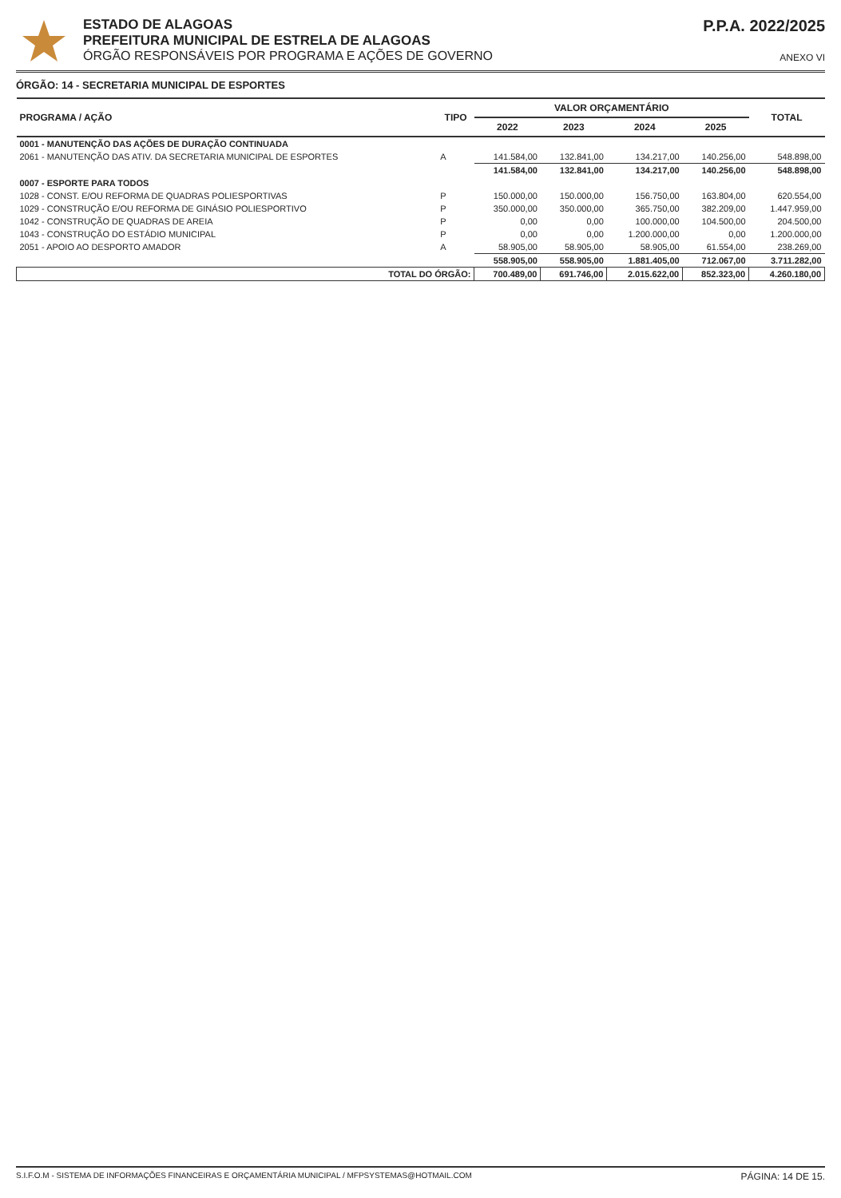ESTADO DE ALAGOAS
PREFEITURA MUNICIPAL DE ESTRELA DE ALAGOAS
ÓRGÃO RESPONSÁVEIS POR PROGRAMA E AÇÕES DE GOVERNO
P.P.A. 2022/2025
ANEXO VI
ÓRGÃO: 14 - SECRETARIA MUNICIPAL DE ESPORTES
| PROGRAMA / AÇÃO | TIPO | VALOR ORÇAMENTÁRIO | | | | TOTAL |
| --- | --- | --- | --- | --- | --- | --- |
| | | 2022 | 2023 | 2024 | 2025 | |
| 0001 - MANUTENÇÃO DAS AÇÕES DE DURAÇÃO CONTINUADA | | | | | | |
| 2061 - MANUTENÇÃO DAS ATIV. DA SECRETARIA MUNICIPAL DE ESPORTES | A | 141.584,00 | 132.841,00 | 134.217,00 | 140.256,00 | 548.898,00 |
| | | 141.584,00 | 132.841,00 | 134.217,00 | 140.256,00 | 548.898,00 |
| 0007 - ESPORTE PARA TODOS | | | | | | |
| 1028 - CONST. E/OU REFORMA DE QUADRAS POLIESPORTIVAS | P | 150.000,00 | 150.000,00 | 156.750,00 | 163.804,00 | 620.554,00 |
| 1029 - CONSTRUÇÃO E/OU REFORMA DE GINÁSIO POLIESPORTIVO | P | 350.000,00 | 350.000,00 | 365.750,00 | 382.209,00 | 1.447.959,00 |
| 1042 - CONSTRUÇÃO DE QUADRAS DE AREIA | P | 0,00 | 0,00 | 100.000,00 | 104.500,00 | 204.500,00 |
| 1043 - CONSTRUÇÃO DO ESTÁDIO MUNICIPAL | P | 0,00 | 0,00 | 1.200.000,00 | 0,00 | 1.200.000,00 |
| 2051 - APOIO AO DESPORTO AMADOR | A | 58.905,00 | 58.905,00 | 58.905,00 | 61.554,00 | 238.269,00 |
| | | 558.905,00 | 558.905,00 | 1.881.405,00 | 712.067,00 | 3.711.282,00 |
| TOTAL DO ÓRGÃO: | | 700.489,00 | 691.746,00 | 2.015.622,00 | 852.323,00 | 4.260.180,00 |
S.I.F.O.M - SISTEMA DE INFORMAÇÕES FINANCEIRAS E ORÇAMENTÁRIA MUNICIPAL / MFPSYSTEMAS@HOTMAIL.COM PÁGINA: 14 DE 15.